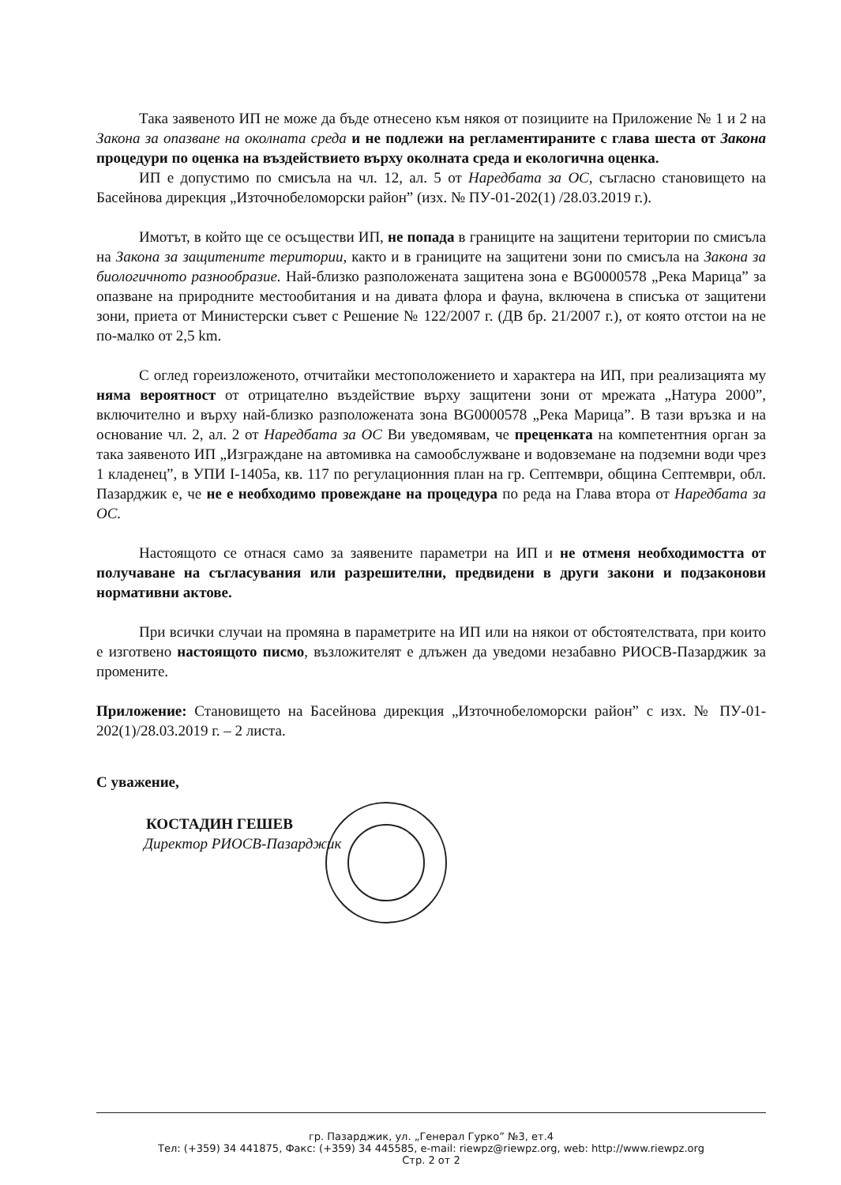Така заявеното ИП не може да бъде отнесено към някоя от позициите на Приложение № 1 и 2 на Закона за опазване на околната среда и не подлежи на регламентираните с глава шеста от Закона процедури по оценка на въздействието върху околната среда и екологична оценка.
ИП е допустимо по смисъла на чл. 12, ал. 5 от Наредбата за ОС, съгласно становището на Басейнова дирекция „Източнобеломорски район” (изх. № ПУ-01-202(1) /28.03.2019 г.).
Имотът, в който ще се осъществи ИП, не попада в границите на защитени територии по смисъла на Закона за защитените територии, както и в границите на защитени зони по смисъла на Закона за биологичното разнообразие. Най-близко разположената защитена зона е BG0000578 „Река Марица” за опазване на природните местообитания и на дивата флора и фауна, включена в списъка от защитени зони, приета от Министерски съвет с Решение № 122/2007 г. (ДВ бр. 21/2007 г.), от която отстои на не по-малко от 2,5 km.
С оглед гореизложеното, отчитайки местоположението и характера на ИП, при реализацията му няма вероятност от отрицателно въздействие върху защитени зони от мрежата „Натура 2000”, включително и върху най-близко разположената зона BG0000578 „Река Марица”. В тази връзка и на основание чл. 2, ал. 2 от Наредбата за ОС Ви уведомявам, че преценката на компетентния орган за така заявеното ИП „Изграждане на автомивка на самообслужване и водовземане на подземни води чрез 1 кладенец”, в УПИ I-1405а, кв. 117 по регулационния план на гр. Септември, община Септември, обл. Пазарджик е, че не е необходимо провеждане на процедура по реда на Глава втора от Наредбата за ОС.
Настоящото се отнася само за заявените параметри на ИП и не отменя необходимостта от получаване на съгласувания или разрешителни, предвидени в други закони и подзаконови нормативни актове.
При всички случаи на промяна в параметрите на ИП или на някои от обстоятелствата, при които е изготвено настоящото писмо, възложителят е длъжен да уведоми незабавно РИОСВ-Пазарджик за промените.
Приложение: Становището на Басейнова дирекция „Източнобеломорски район” с изх. № ПУ-01-202(1)/28.03.2019 г. – 2 листа.
С уважение,
КОСТАДИН ГЕШЕВ
Директор РИОСВ-Пазарджик
гр. Пазарджик, ул. „Генерал Гурко” №3, ет.4
Тел: (+359) 34 441875, Факс: (+359) 34 445585, e-mail: riewpz@riewpz.org, web: http://www.riewpz.org
Стр. 2 от 2